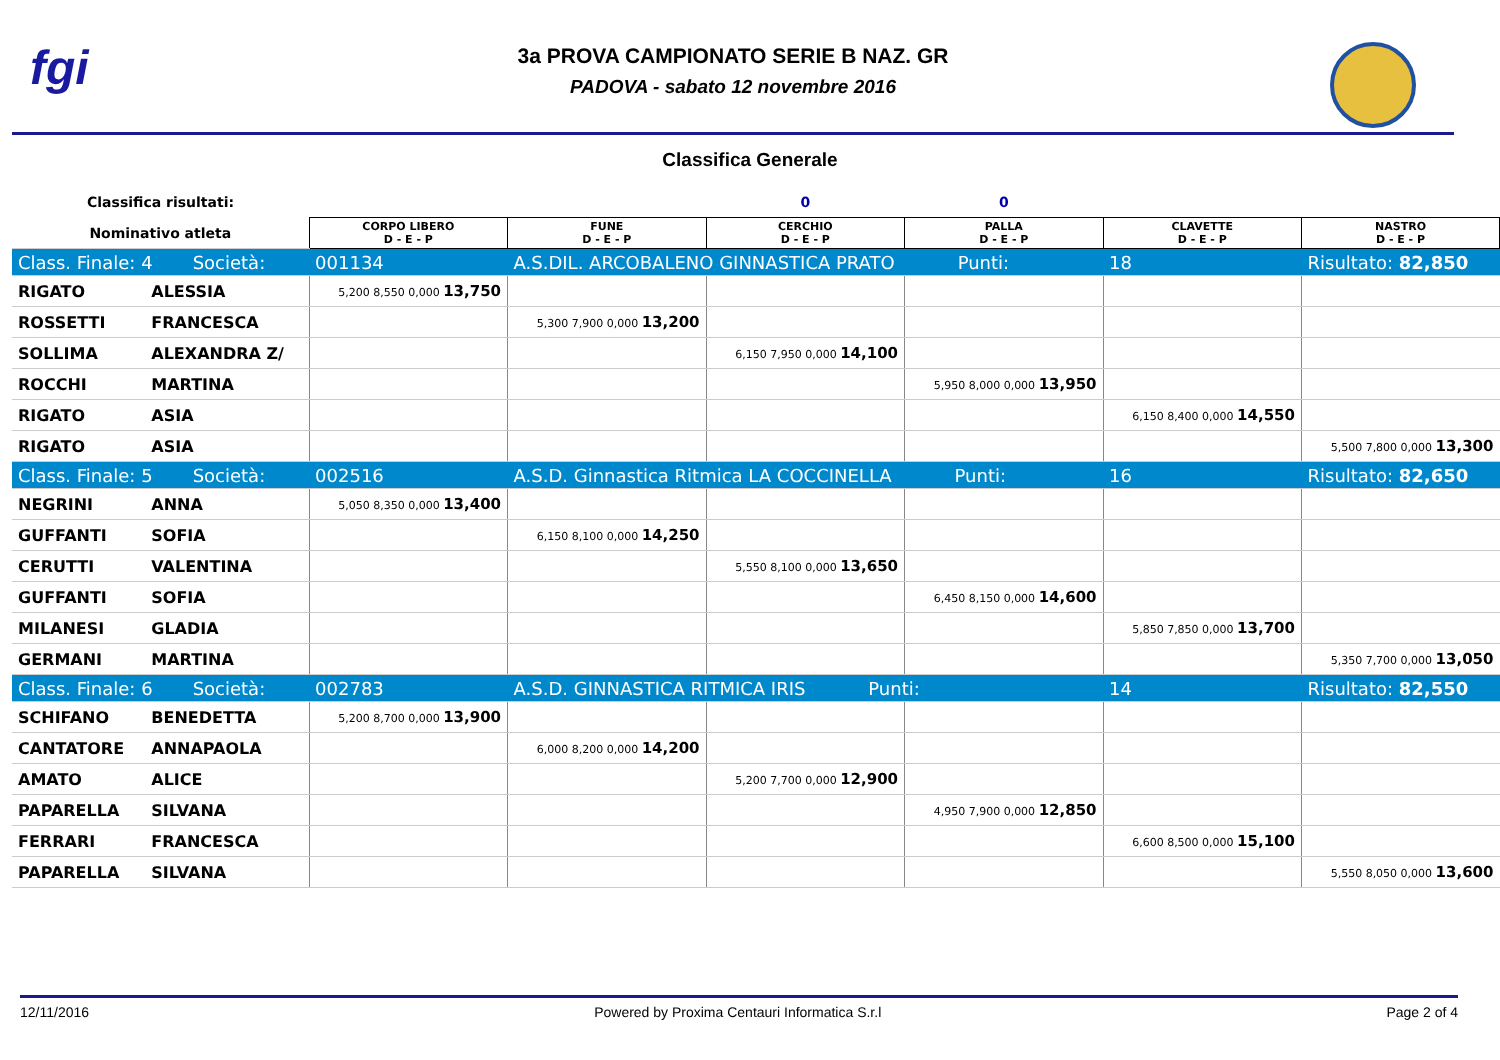fgi
3a PROVA CAMPIONATO SERIE B NAZ. GR
PADOVA - sabato 12 novembre 2016
Classifica Generale
| Classifica risultati: | | | | 0 | 0 | | |
| Nominativo atleta | | CORPO LIBERO D - E - P | FUNE D - E - P | CERCHIO D - E - P | PALLA D - E - P | CLAVETTE D - E - P | NASTRO D - E - P |
| Class. Finale: 4 Società: | | 001134 | A.S.DIL. ARCOBALENO GINNASTICA PRATO Punti: | | | 18 | Risultato: 82,850 |
| RIGATO | ALESSIA | 5,200 8,550 0,000 13,750 | | | | | |
| ROSSETTI | FRANCESCA | | 5,300 7,900 0,000 13,200 | | | | |
| SOLLIMA | ALEXANDRA Z/ | | | 6,150 7,950 0,000 14,100 | | | |
| ROCCHI | MARTINA | | | | 5,950 8,000 0,000 13,950 | | |
| RIGATO | ASIA | | | | | 6,150 8,400 0,000 14,550 | |
| RIGATO | ASIA | | | | | | 5,500 7,800 0,000 13,300 |
| Class. Finale: 5 Società: | | 002516 | A.S.D. Ginnastica Ritmica LA COCCINELLA Punti: | | | 16 | Risultato: 82,650 |
| NEGRINI | ANNA | 5,050 8,350 0,000 13,400 | | | | | |
| GUFFANTI | SOFIA | | 6,150 8,100 0,000 14,250 | | | | |
| CERUTTI | VALENTINA | | | 5,550 8,100 0,000 13,650 | | | |
| GUFFANTI | SOFIA | | | | 6,450 8,150 0,000 14,600 | | |
| MILANESI | GLADIA | | | | | 5,850 7,850 0,000 13,700 | |
| GERMANI | MARTINA | | | | | | 5,350 7,700 0,000 13,050 |
| Class. Finale: 6 Società: | | 002783 | A.S.D. GINNASTICA RITMICA IRIS Punti: | | | 14 | Risultato: 82,550 |
| SCHIFANO | BENEDETTA | 5,200 8,700 0,000 13,900 | | | | | |
| CANTATORE | ANNAPAOLA | | 6,000 8,200 0,000 14,200 | | | | |
| AMATO | ALICE | | | 5,200 7,700 0,000 12,900 | | | |
| PAPARELLA | SILVANA | | | | 4,950 7,900 0,000 12,850 | | |
| FERRARI | FRANCESCA | | | | | 6,600 8,500 0,000 15,100 | |
| PAPARELLA | SILVANA | | | | | | 5,550 8,050 0,000 13,600 |
12/11/2016 Powered by Proxima Centauri Informatica S.r.l Page 2 of 4